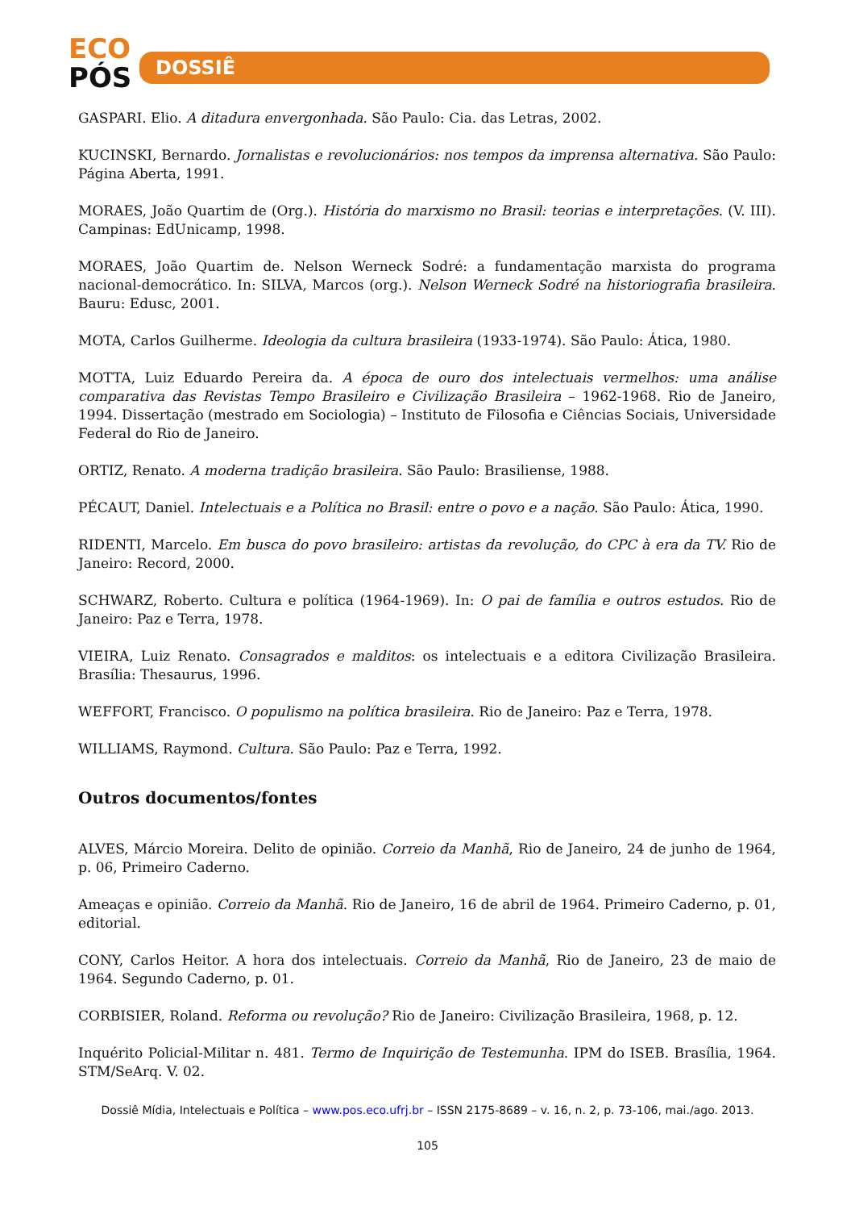ECO
PÓS
DOSSIÊ
GASPARI. Elio. A ditadura envergonhada. São Paulo: Cia. das Letras, 2002.
KUCINSKI, Bernardo. Jornalistas e revolucionários: nos tempos da imprensa alternativa. São Paulo: Página Aberta, 1991.
MORAES, João Quartim de (Org.). História do marxismo no Brasil: teorias e interpretações. (V. III). Campinas: EdUnicamp, 1998.
MORAES, João Quartim de. Nelson Werneck Sodré: a fundamentação marxista do programa nacional-democrático. In: SILVA, Marcos (org.). Nelson Werneck Sodré na historiografia brasileira. Bauru: Edusc, 2001.
MOTA, Carlos Guilherme. Ideologia da cultura brasileira (1933-1974). São Paulo: Ática, 1980.
MOTTA, Luiz Eduardo Pereira da. A época de ouro dos intelectuais vermelhos: uma análise comparativa das Revistas Tempo Brasileiro e Civilização Brasileira – 1962-1968. Rio de Janeiro, 1994. Dissertação (mestrado em Sociologia) – Instituto de Filosofia e Ciências Sociais, Universidade Federal do Rio de Janeiro.
ORTIZ, Renato. A moderna tradição brasileira. São Paulo: Brasiliense, 1988.
PÉCAUT, Daniel. Intelectuais e a Política no Brasil: entre o povo e a nação. São Paulo: Ática, 1990.
RIDENTI, Marcelo. Em busca do povo brasileiro: artistas da revolução, do CPC à era da TV. Rio de Janeiro: Record, 2000.
SCHWARZ, Roberto. Cultura e política (1964-1969). In: O pai de família e outros estudos. Rio de Janeiro: Paz e Terra, 1978.
VIEIRA, Luiz Renato. Consagrados e malditos: os intelectuais e a editora Civilização Brasileira. Brasília: Thesaurus, 1996.
WEFFORT, Francisco. O populismo na política brasileira. Rio de Janeiro: Paz e Terra, 1978.
WILLIAMS, Raymond. Cultura. São Paulo: Paz e Terra, 1992.
Outros documentos/fontes
ALVES, Márcio Moreira. Delito de opinião. Correio da Manhã, Rio de Janeiro, 24 de junho de 1964, p. 06, Primeiro Caderno.
Ameaças e opinião. Correio da Manhã. Rio de Janeiro, 16 de abril de 1964. Primeiro Caderno, p. 01, editorial.
CONY, Carlos Heitor. A hora dos intelectuais. Correio da Manhã, Rio de Janeiro, 23 de maio de 1964. Segundo Caderno, p. 01.
CORBISIER, Roland. Reforma ou revolução? Rio de Janeiro: Civilização Brasileira, 1968, p. 12.
Inquérito Policial-Militar n. 481. Termo de Inquirição de Testemunha. IPM do ISEB. Brasília, 1964. STM/SeArq. V. 02.
Dossiê Mídia, Intelectuais e Política – www.pos.eco.ufrj.br – ISSN 2175-8689 – v. 16, n. 2, p. 73-106, mai./ago. 2013.
105